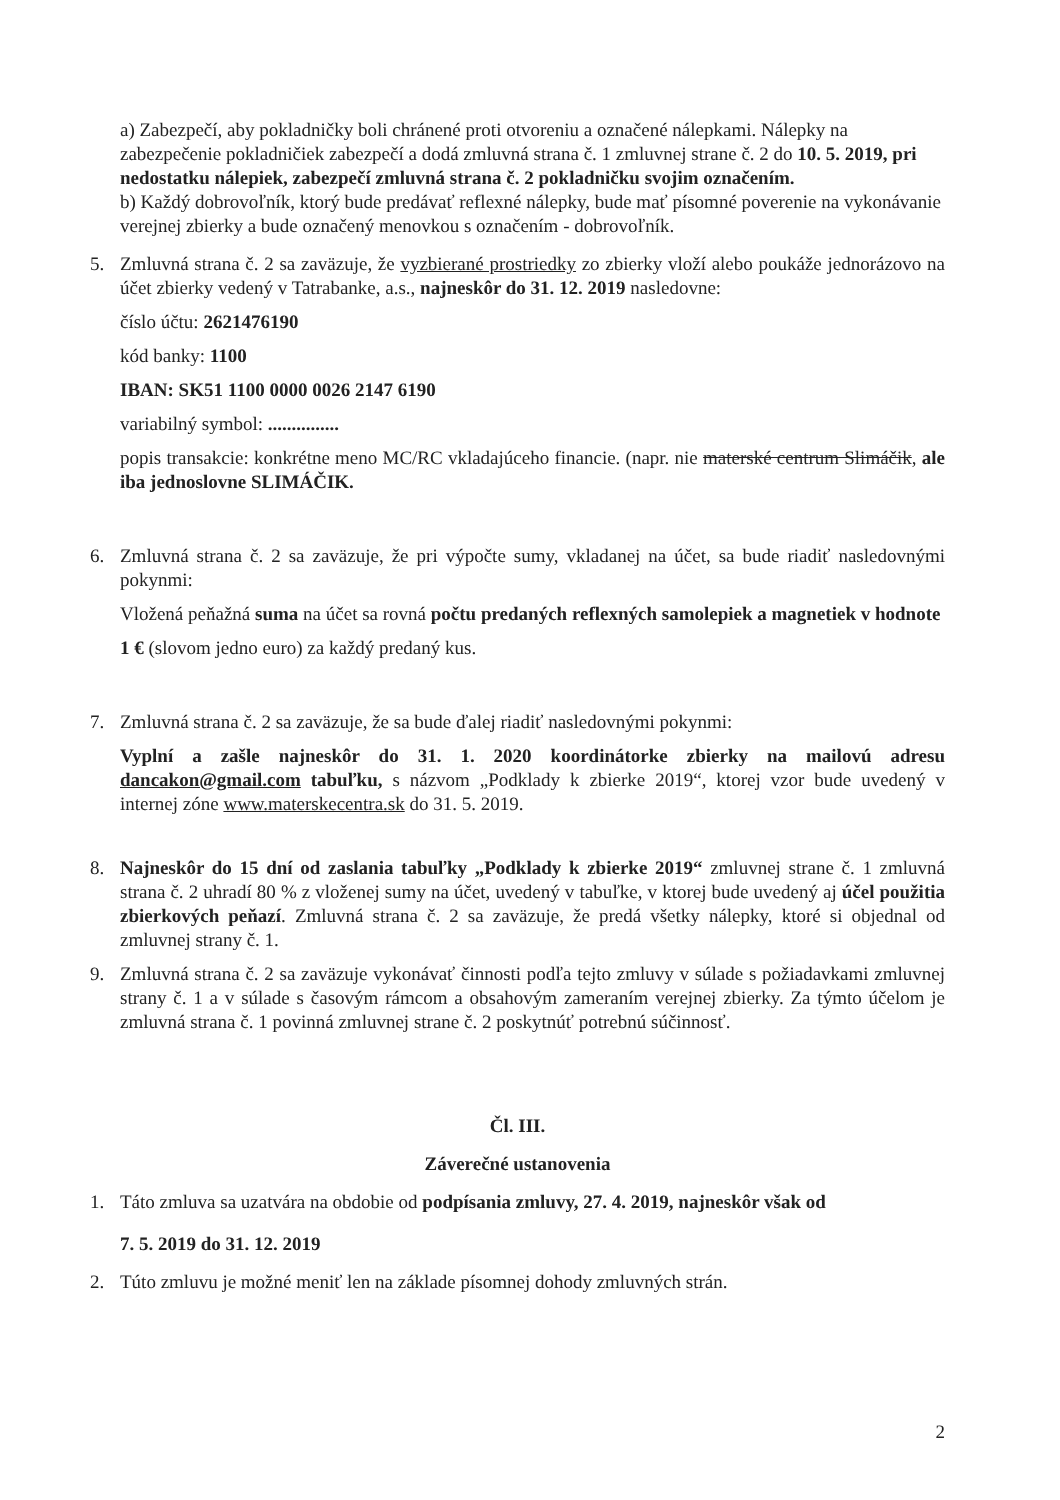a) Zabezpečí, aby pokladničky boli chránené proti otvoreniu a označené nálepkami. Nálepky na zabezpečenie pokladničiek zabezpečí a dodá zmluvná strana č. 1 zmluvnej strane č. 2 do 10. 5. 2019, pri nedostatku nálepiek, zabezpečí zmluvná strana č. 2 pokladničku svojim označením.
b) Každý dobrovoľník, ktorý bude predávať reflexné nálepky, bude mať písomné poverenie na vykonávanie verejnej zbierky a bude označený menovkou s označením - dobrovoľník.
5. Zmluvná strana č. 2 sa zaväzuje, že vyzbierané prostriedky zo zbierky vloží alebo poukáže jednorázovo na účet zbierky vedený v Tatrabanke, a.s., najneskôr do 31. 12. 2019 nasledovne:
číslo účtu: 2621476190
kód banky: 1100
IBAN: SK51 1100 0000 0026 2147 6190
variabilný symbol: ...............
popis transakcie: konkrétne meno MC/RC vkladajúceho financie. (napr. nie materské centrum Slimáčik, ale iba jednoslovne SLIMÁČIK.
6. Zmluvná strana č. 2 sa zaväzuje, že pri výpočte sumy, vkladanej na účet, sa bude riadiť nasledovnými pokynmi:
Vložená peňažná suma na účet sa rovná počtu predaných reflexných samolepiek a magnetiek v hodnote
1 € (slovom jedno euro) za každý predaný kus.
7. Zmluvná strana č. 2 sa zaväzuje, že sa bude ďalej riadiť nasledovnými pokynmi:
Vyplní a zašle najneskôr do 31. 1. 2020 koordinátorke zbierky na mailovú adresu dancakon@gmail.com tabuľku, s názvom „Podklady k zbierke 2019“, ktorej vzor bude uvedený v internej zóne www.materskecentra.sk do 31. 5. 2019.
8. Najneskôr do 15 dní od zaslania tabuľky „Podklady k zbierke 2019“ zmluvnej strane č. 1 zmluvná strana č. 2 uhradí 80 % z vloženej sumy na účet, uvedený v tabuľke, v ktorej bude uvedený aj účel použitia zbierkových peňazí. Zmluvná strana č. 2 sa zaväzuje, že predá všetky nálepky, ktoré si objednal od zmluvnej strany č. 1.
9. Zmluvná strana č. 2 sa zaväzuje vykonávať činnosti podľa tejto zmluvy v súlade s požiadavkami zmluvnej strany č. 1 a v súlade s časovým rámcom a obsahovým zameraním verejnej zbierky. Za týmto účelom je zmluvná strana č. 1 povinná zmluvnej strane č. 2 poskytnúť potrebnú súčinnosť.
Čl. III.
Záverečné ustanovenia
1. Táto zmluva sa uzatvára na obdobie od podpísania zmluvy, 27. 4. 2019, najneskôr však od
7. 5. 2019 do 31. 12. 2019
2. Túto zmluvu je možné meniť len na základe písomnej dohody zmluvných strán.
2